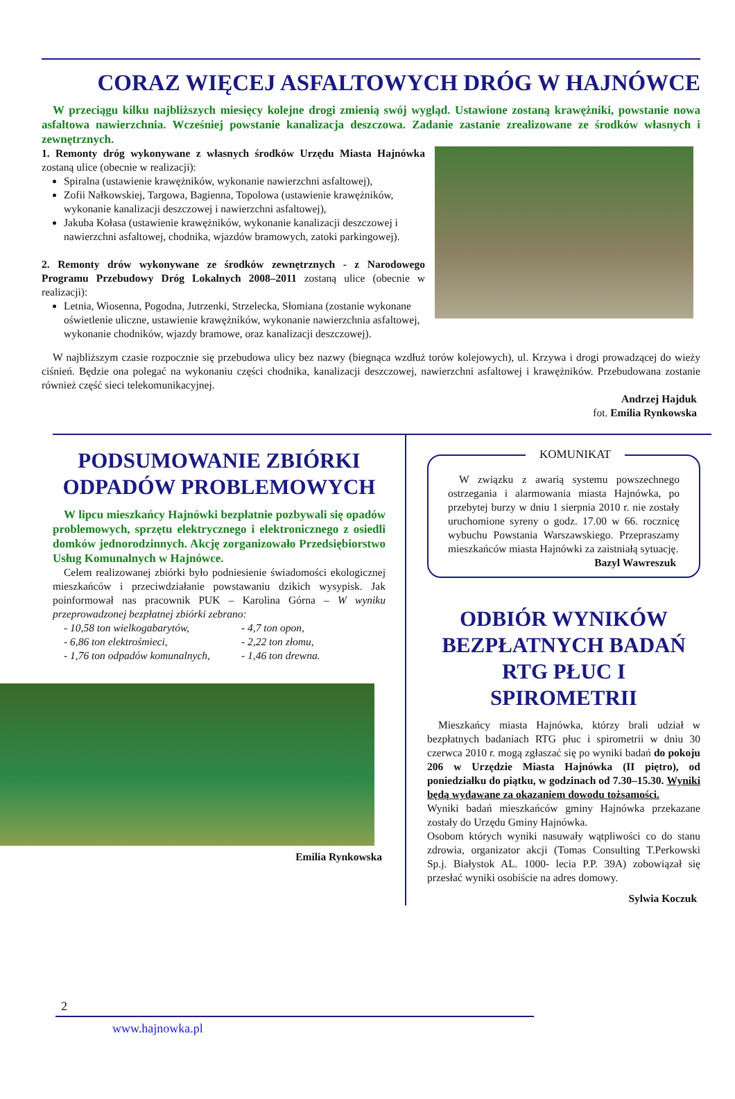CORAZ WIĘCEJ ASFALTOWYCH DRÓG W HAJNÓWCE
W przeciągu kilku najbliższych miesięcy kolejne drogi zmienią swój wygląd. Ustawione zostaną krawężniki, powstanie nowa asfaltowa nawierzchnia. Wcześniej powstanie kanalizacja deszczowa. Zadanie zastanie zrealizowane ze środków własnych i zewnętrznych.
1. Remonty dróg wykonywane z własnych środków Urzędu Miasta Hajnówka zostaną ulice (obecnie w realizacji):
Spiralna (ustawienie krawężników, wykonanie nawierzchni asfaltowej),
Zofii Nałkowskiej, Targowa, Bagienna, Topolowa (ustawienie krawężników, wykonanie kanalizacji deszczowej i nawierzchni asfaltowej),
Jakuba Kołasa (ustawienie krawężników, wykonanie kanalizacji deszczowej i nawierzchni asfaltowej, chodnika, wjazdów bramowych, zatoki parkingowej).
2. Remonty drów wykonywane ze środków zewnętrznych - z Narodowego Programu Przebudowy Dróg Lokalnych 2008–2011 zostaną ulice (obecnie w realizacji):
Letnia, Wiosenna, Pogodna, Jutrzenki, Strzelecka, Słomiana (zostanie wykonane oświetlenie uliczne, ustawienie krawężników, wykonanie nawierzchnia asfaltowej, wykonanie chodników, wjazdy bramowe, oraz kanalizacji deszczowej).
W najbliższym czasie rozpocznie się przebudowa ulicy bez nazwy (biegnąca wzdłuż torów kolejowych), ul. Krzywa i drogi prowadzącej do wieży ciśnień. Będzie ona polegać na wykonaniu części chodnika, kanalizacji deszczowej, nawierzchni asfaltowej i krawężników. Przebudowana zostanie również część sieci telekomunikacyjnej.
Andrzej Hajduk
fot. Emilia Rynkowska
PODSUMOWANIE ZBIÓRKI ODPADÓW PROBLEMOWYCH
W lipcu mieszkańcy Hajnówki bezpłatnie pozbywali się opadów problemowych, sprzętu elektrycznego i elektronicznego z osiedli domków jednorodzinnych. Akcję zorganizowało Przedsiębiorstwo Usług Komunalnych w Hajnówce.
Celem realizowanej zbiórki było podniesienie świadomości ekologicznej mieszkańców i przeciwdziałanie powstawaniu dzikich wysypisk. Jak poinformował nas pracownik PUK – Karolina Górna – W wyniku przeprowadzonej bezpłatnej zbiórki zebrano:
- 10,58 ton wielkogabarytów,
- 6,86 ton elektrośmieci,
- 1,76 ton odpadów komunalnych,
- 4,7 ton opon,
- 2,22 ton złomu,
- 1,46 ton drewna.
Emilia Rynkowska
KOMUNIKAT
W związku z awarią systemu powszechnego ostrzegania i alarmowania miasta Hajnówka, po przebytej burzy w dniu 1 sierpnia 2010 r. nie zostały uruchomione syreny o godz. 17.00 w 66. rocznicę wybuchu Powstania Warszawskiego. Przepraszamy mieszkańców miasta Hajnówki za zaistniałą sytuację.
Bazyl Wawreszuk
ODBIÓR WYNIKÓW BEZPŁATNYCH BADAŃ RTG PŁUC I SPIROMETRII
Mieszkańcy miasta Hajnówka, którzy brali udział w bezpłatnych badaniach RTG płuc i spirometrii w dniu 30 czerwca 2010 r. mogą zgłaszać się po wyniki badań do pokoju 206 w Urzędzie Miasta Hajnówka (II piętro), od poniedziałku do piątku, w godzinach od 7.30–15.30. Wyniki będą wydawane za okazaniem dowodu tożsamości.
Wyniki badań mieszkańców gminy Hajnówka przekazane zostały do Urzędu Gminy Hajnówka.
Osobom których wyniki nasuwały wątpliwości co do stanu zdrowia, organizator akcji (Tomas Consulting T.Perkowski Sp.j. Białystok AL. 1000- lecia P.P. 39A) zobowiązał się przesłać wyniki osobiście na adres domowy.
Sylwia Koczuk
2
www.hajnowka.pl